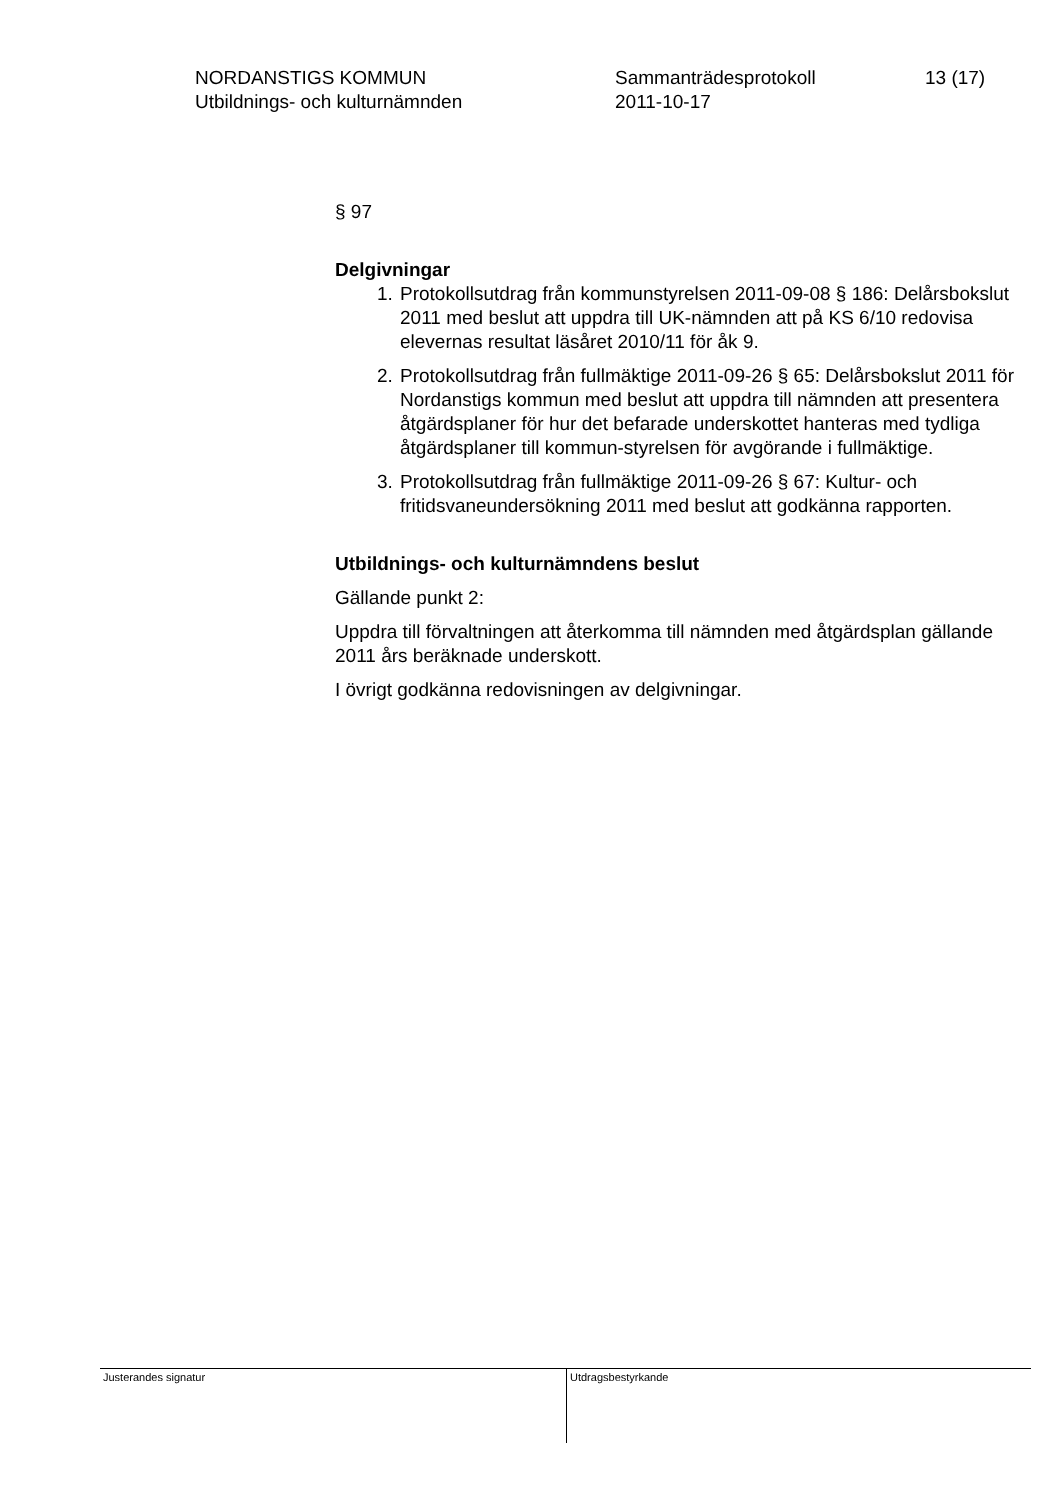NORDANSTIGS KOMMUN
Utbildnings- och kulturnämnden
Sammanträdesprotokoll
2011-10-17
13 (17)
§ 97
Delgivningar
1. Protokollsutdrag från kommunstyrelsen 2011-09-08 § 186: Delårsbokslut 2011 med beslut att uppdra till UK-nämnden att på KS 6/10 redovisa elevernas resultat läsåret 2010/11 för åk 9.
2. Protokollsutdrag från fullmäktige 2011-09-26 § 65: Delårsbokslut 2011 för Nordanstigs kommun med beslut att uppdra till nämnden att presentera åtgärdsplaner för hur det befarade underskottet hanteras med tydliga åtgärdsplaner till kommun-styrelsen för avgörande i fullmäktige.
3. Protokollsutdrag från fullmäktige 2011-09-26 § 67: Kultur- och fritidsvaneundersökning 2011 med beslut att godkänna rapporten.
Utbildnings- och kulturnämndens beslut
Gällande punkt 2:
Uppdra till förvaltningen att återkomma till nämnden med åtgärdsplan gällande 2011 års beräknade underskott.
I övrigt godkänna redovisningen av delgivningar.
Justerandes signatur
Utdragsbestyrkande